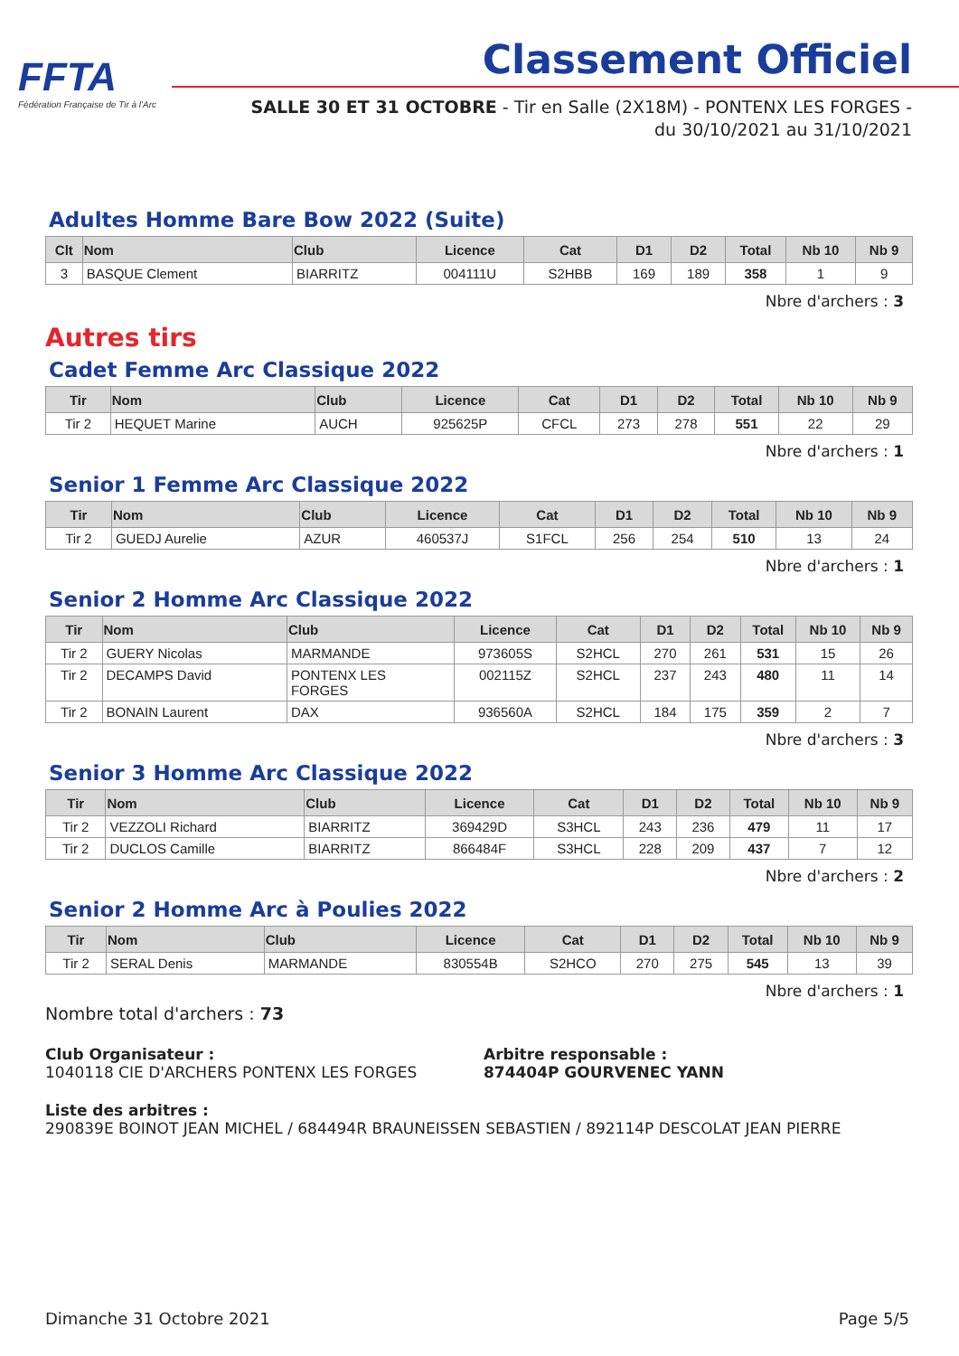FFTA
Fédération Française de Tir à l'Arc
Classement Officiel
SALLE 30 ET 31 OCTOBRE - Tir en Salle (2X18M) - PONTENX LES FORGES - du 30/10/2021 au 31/10/2021
Adultes Homme Bare Bow 2022 (Suite)
| Clt | Nom | Club | Licence | Cat | D1 | D2 | Total | Nb 10 | Nb 9 |
| --- | --- | --- | --- | --- | --- | --- | --- | --- | --- |
| 3 | BASQUE Clement | BIARRITZ | 004111U | S2HBB | 169 | 189 | 358 | 1 | 9 |
Nbre d'archers : 3
Autres tirs
Cadet Femme Arc Classique 2022
| Tir | Nom | Club | Licence | Cat | D1 | D2 | Total | Nb 10 | Nb 9 |
| --- | --- | --- | --- | --- | --- | --- | --- | --- | --- |
| Tir 2 | HEQUET Marine | AUCH | 925625P | CFCL | 273 | 278 | 551 | 22 | 29 |
Nbre d'archers : 1
Senior 1 Femme Arc Classique 2022
| Tir | Nom | Club | Licence | Cat | D1 | D2 | Total | Nb 10 | Nb 9 |
| --- | --- | --- | --- | --- | --- | --- | --- | --- | --- |
| Tir 2 | GUEDJ Aurelie | AZUR | 460537J | S1FCL | 256 | 254 | 510 | 13 | 24 |
Nbre d'archers : 1
Senior 2 Homme Arc Classique 2022
| Tir | Nom | Club | Licence | Cat | D1 | D2 | Total | Nb 10 | Nb 9 |
| --- | --- | --- | --- | --- | --- | --- | --- | --- | --- |
| Tir 2 | GUERY Nicolas | MARMANDE | 973605S | S2HCL | 270 | 261 | 531 | 15 | 26 |
| Tir 2 | DECAMPS David | PONTENX LES FORGES | 002115Z | S2HCL | 237 | 243 | 480 | 11 | 14 |
| Tir 2 | BONAIN Laurent | DAX | 936560A | S2HCL | 184 | 175 | 359 | 2 | 7 |
Nbre d'archers : 3
Senior 3 Homme Arc Classique 2022
| Tir | Nom | Club | Licence | Cat | D1 | D2 | Total | Nb 10 | Nb 9 |
| --- | --- | --- | --- | --- | --- | --- | --- | --- | --- |
| Tir 2 | VEZZOLI Richard | BIARRITZ | 369429D | S3HCL | 243 | 236 | 479 | 11 | 17 |
| Tir 2 | DUCLOS Camille | BIARRITZ | 866484F | S3HCL | 228 | 209 | 437 | 7 | 12 |
Nbre d'archers : 2
Senior 2 Homme Arc à Poulies 2022
| Tir | Nom | Club | Licence | Cat | D1 | D2 | Total | Nb 10 | Nb 9 |
| --- | --- | --- | --- | --- | --- | --- | --- | --- | --- |
| Tir 2 | SERAL Denis | MARMANDE | 830554B | S2HCO | 270 | 275 | 545 | 13 | 39 |
Nbre d'archers : 1
Nombre total d'archers : 73
Club Organisateur :
1040118 CIE D'ARCHERS PONTENX LES FORGES
Arbitre responsable :
874404P GOURVENEC YANN
Liste des arbitres :
290839E BOINOT JEAN MICHEL / 684494R BRAUNEISSEN SEBASTIEN / 892114P DESCOLAT JEAN PIERRE
Dimanche 31 Octobre 2021 Page 5/5